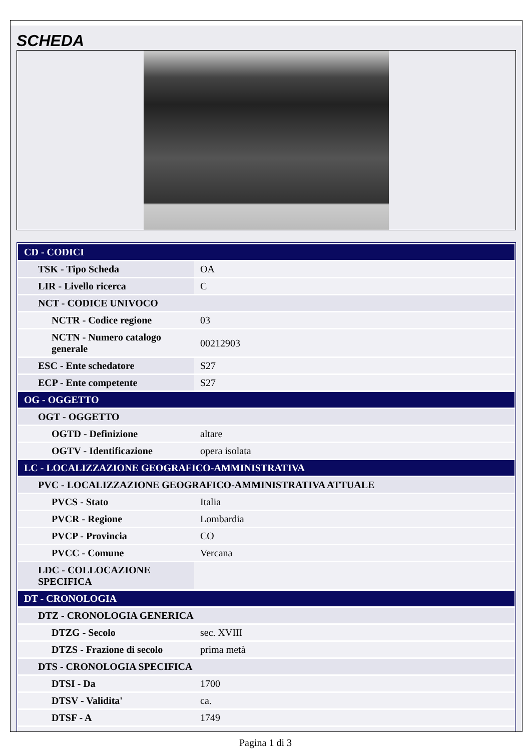SCHEDA
| CD - CODICI | |
| TSK - Tipo Scheda | OA |
| LIR - Livello ricerca | C |
| NCT - CODICE UNIVOCO | |
| NCTR - Codice regione | 03 |
| NCTN - Numero catalogo generale | 00212903 |
| ESC - Ente schedatore | S27 |
| ECP - Ente competente | S27 |
| OG - OGGETTO | |
| OGT - OGGETTO | |
| OGTD - Definizione | altare |
| OGTV - Identificazione | opera isolata |
| LC - LOCALIZZAZIONE GEOGRAFICO-AMMINISTRATIVA | |
| PVC - LOCALIZZAZIONE GEOGRAFICO-AMMINISTRATIVA ATTUALE | |
| PVCS - Stato | Italia |
| PVCR - Regione | Lombardia |
| PVCP - Provincia | CO |
| PVCC - Comune | Vercana |
| LDC - COLLOCAZIONE SPECIFICA | |
| DT - CRONOLOGIA | |
| DTZ - CRONOLOGIA GENERICA | |
| DTZG - Secolo | sec. XVIII |
| DTZS - Frazione di secolo | prima metà |
| DTS - CRONOLOGIA SPECIFICA | |
| DTSI - Da | 1700 |
| DTSV - Validita' | ca. |
| DTSF - A | 1749 |
Pagina 1 di 3